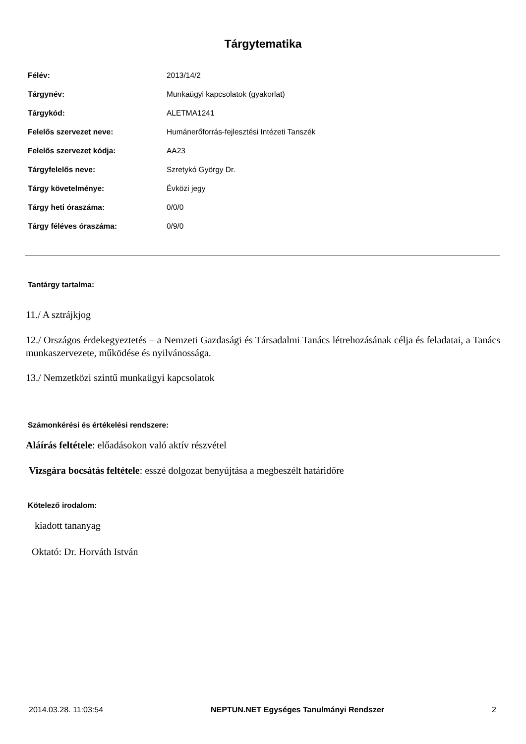Tárgytematika
| Félév: | 2013/14/2 |
| Tárgynév: | Munkaügyi kapcsolatok (gyakorlat) |
| Tárgykód: | ALETMA1241 |
| Felelős szervezet neve: | Humánerőforrás-fejlesztési Intézeti Tanszék |
| Felelős szervezet kódja: | AA23 |
| Tárgyfelelős neve: | Szretykó György Dr. |
| Tárgy követelménye: | Évközi jegy |
| Tárgy heti óraszáma: | 0/0/0 |
| Tárgy féléves óraszáma: | 0/9/0 |
Tantárgy tartalma:
11./ A sztrájkjog
12./ Országos érdekegyeztetés – a Nemzeti Gazdasági és Társadalmi Tanács létrehozásának célja és feladatai, a Tanács munkaszervezete, működése és nyilvánossága.
13./ Nemzetközi szintű munkaügyi kapcsolatok
Számonkérési és értékelési rendszere:
Aláírás feltétele: előadásokon való aktív részvétel
Vizsgára bocsátás feltétele: esszé dolgozat benyújtása a megbeszélt határidőre
Kötelező irodalom:
kiadott tananyag
Oktató: Dr. Horváth István
2014.03.28. 11:03:54 NEPTUN.NET Egységes Tanulmányi Rendszer 2